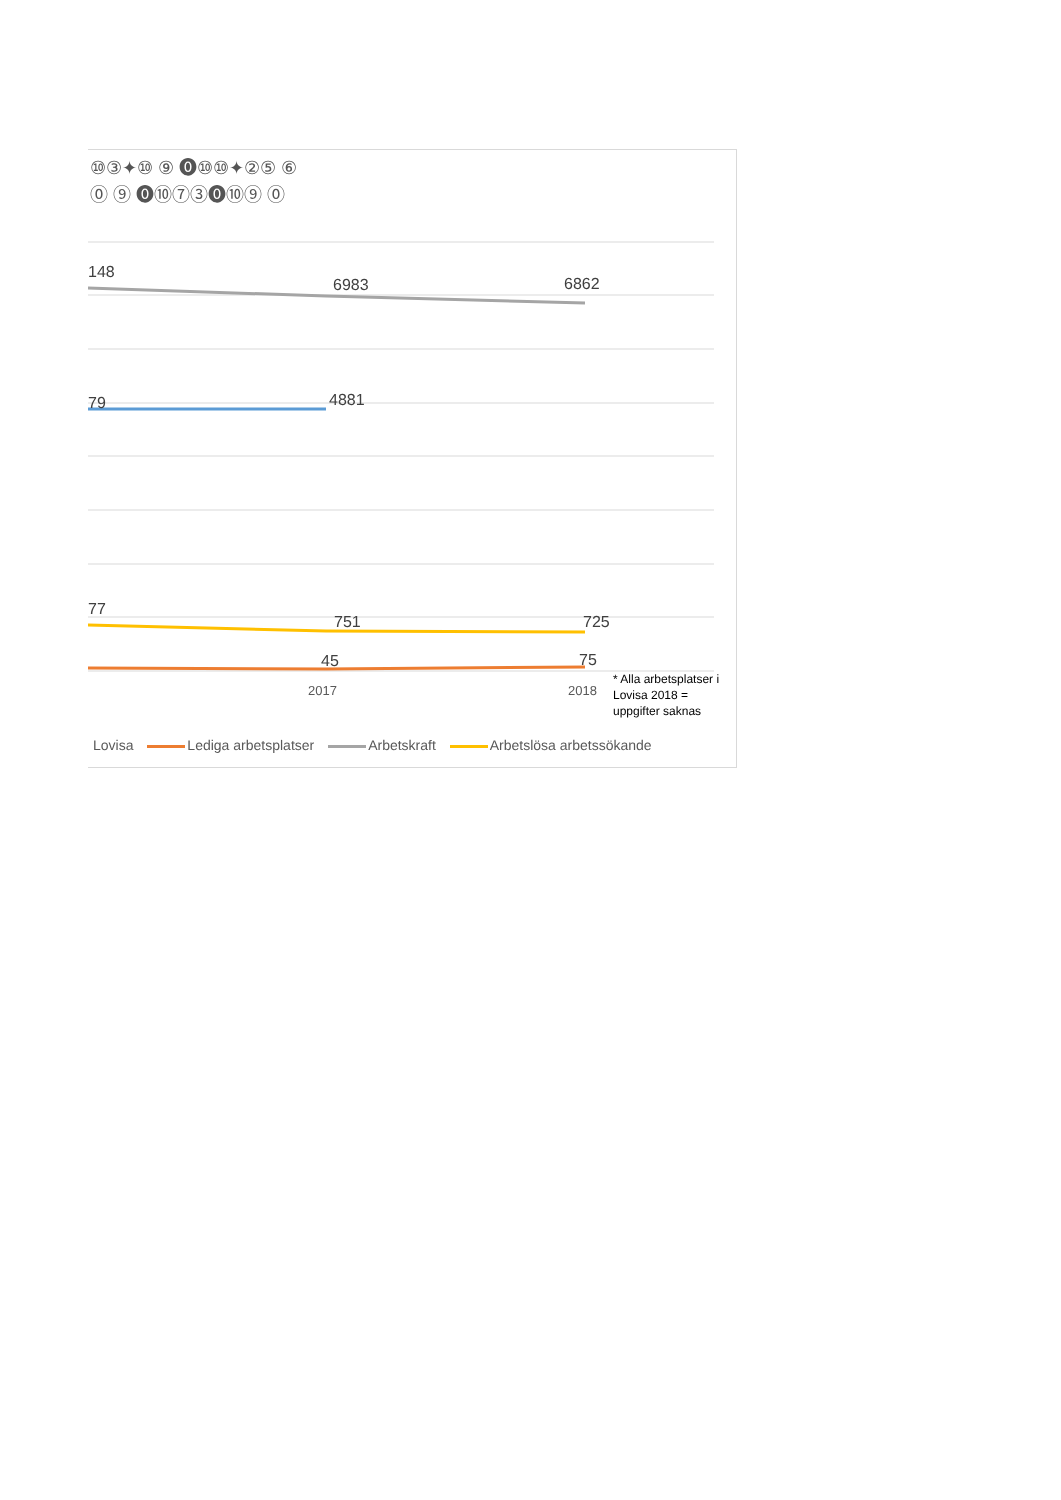⑩③✦⑩ ⑨ ⓿⑩⑩✦②⑤ ⑥
⓪ ⑨ ⓿⑩⑦③⓿⑩⑨ ⓪
148
6983
6862
79
4881
77
751
725
45
75
2017
2018
* Alla arbetsplatser i Lovisa 2018 = uppgifter saknas
Lovisa Lediga arbetsplatser Arbetskraft Arbetslösa arbetssökande